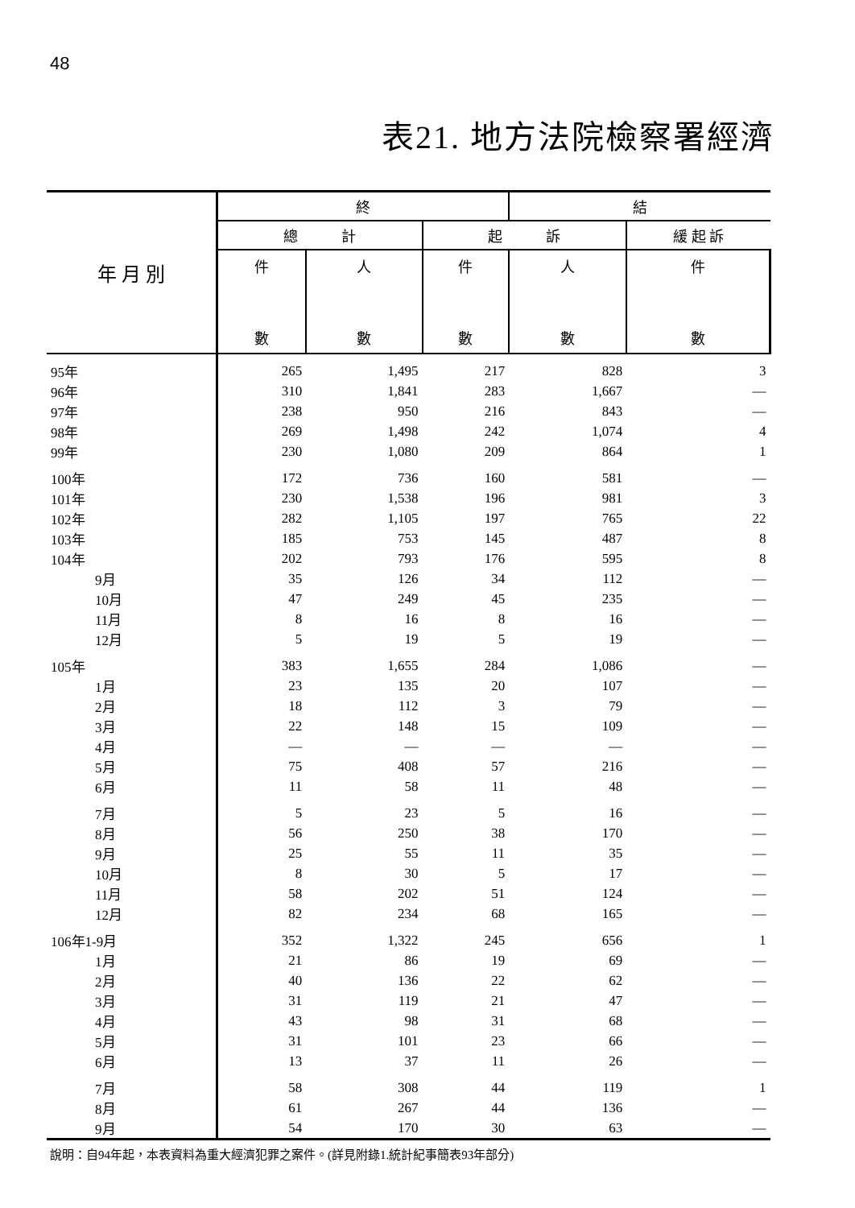48
表21. 地方法院檢察署經濟
| 年 月 別 | 終 | | | 結 | |
| --- | --- | --- | --- | --- | --- |
| | 總 計 | | 起 訴 | | 緩 起 訴 |
| | 件 數 | 人 數 | 件 數 | 人 數 | 件 數 |
| 95年 | 265 | 1,495 | 217 | 828 | 3 |
| 96年 | 310 | 1,841 | 283 | 1,667 | — |
| 97年 | 238 | 950 | 216 | 843 | — |
| 98年 | 269 | 1,498 | 242 | 1,074 | 4 |
| 99年 | 230 | 1,080 | 209 | 864 | 1 |
| 100年 | 172 | 736 | 160 | 581 | — |
| 101年 | 230 | 1,538 | 196 | 981 | 3 |
| 102年 | 282 | 1,105 | 197 | 765 | 22 |
| 103年 | 185 | 753 | 145 | 487 | 8 |
| 104年 | 202 | 793 | 176 | 595 | 8 |
| 9月 | 35 | 126 | 34 | 112 | — |
| 10月 | 47 | 249 | 45 | 235 | — |
| 11月 | 8 | 16 | 8 | 16 | — |
| 12月 | 5 | 19 | 5 | 19 | — |
| 105年 | 383 | 1,655 | 284 | 1,086 | — |
| 1月 | 23 | 135 | 20 | 107 | — |
| 2月 | 18 | 112 | 3 | 79 | — |
| 3月 | 22 | 148 | 15 | 109 | — |
| 4月 | — | — | — | — | — |
| 5月 | 75 | 408 | 57 | 216 | — |
| 6月 | 11 | 58 | 11 | 48 | — |
| 7月 | 5 | 23 | 5 | 16 | — |
| 8月 | 56 | 250 | 38 | 170 | — |
| 9月 | 25 | 55 | 11 | 35 | — |
| 10月 | 8 | 30 | 5 | 17 | — |
| 11月 | 58 | 202 | 51 | 124 | — |
| 12月 | 82 | 234 | 68 | 165 | — |
| 106年1-9月 | 352 | 1,322 | 245 | 656 | 1 |
| 1月 | 21 | 86 | 19 | 69 | — |
| 2月 | 40 | 136 | 22 | 62 | — |
| 3月 | 31 | 119 | 21 | 47 | — |
| 4月 | 43 | 98 | 31 | 68 | — |
| 5月 | 31 | 101 | 23 | 66 | — |
| 6月 | 13 | 37 | 11 | 26 | — |
| 7月 | 58 | 308 | 44 | 119 | 1 |
| 8月 | 61 | 267 | 44 | 136 | — |
| 9月 | 54 | 170 | 30 | 63 | — |
說明：自94年起，本表資料為重大經濟犯罪之案件。(詳見附錄1.統計紀事簡表93年部分)